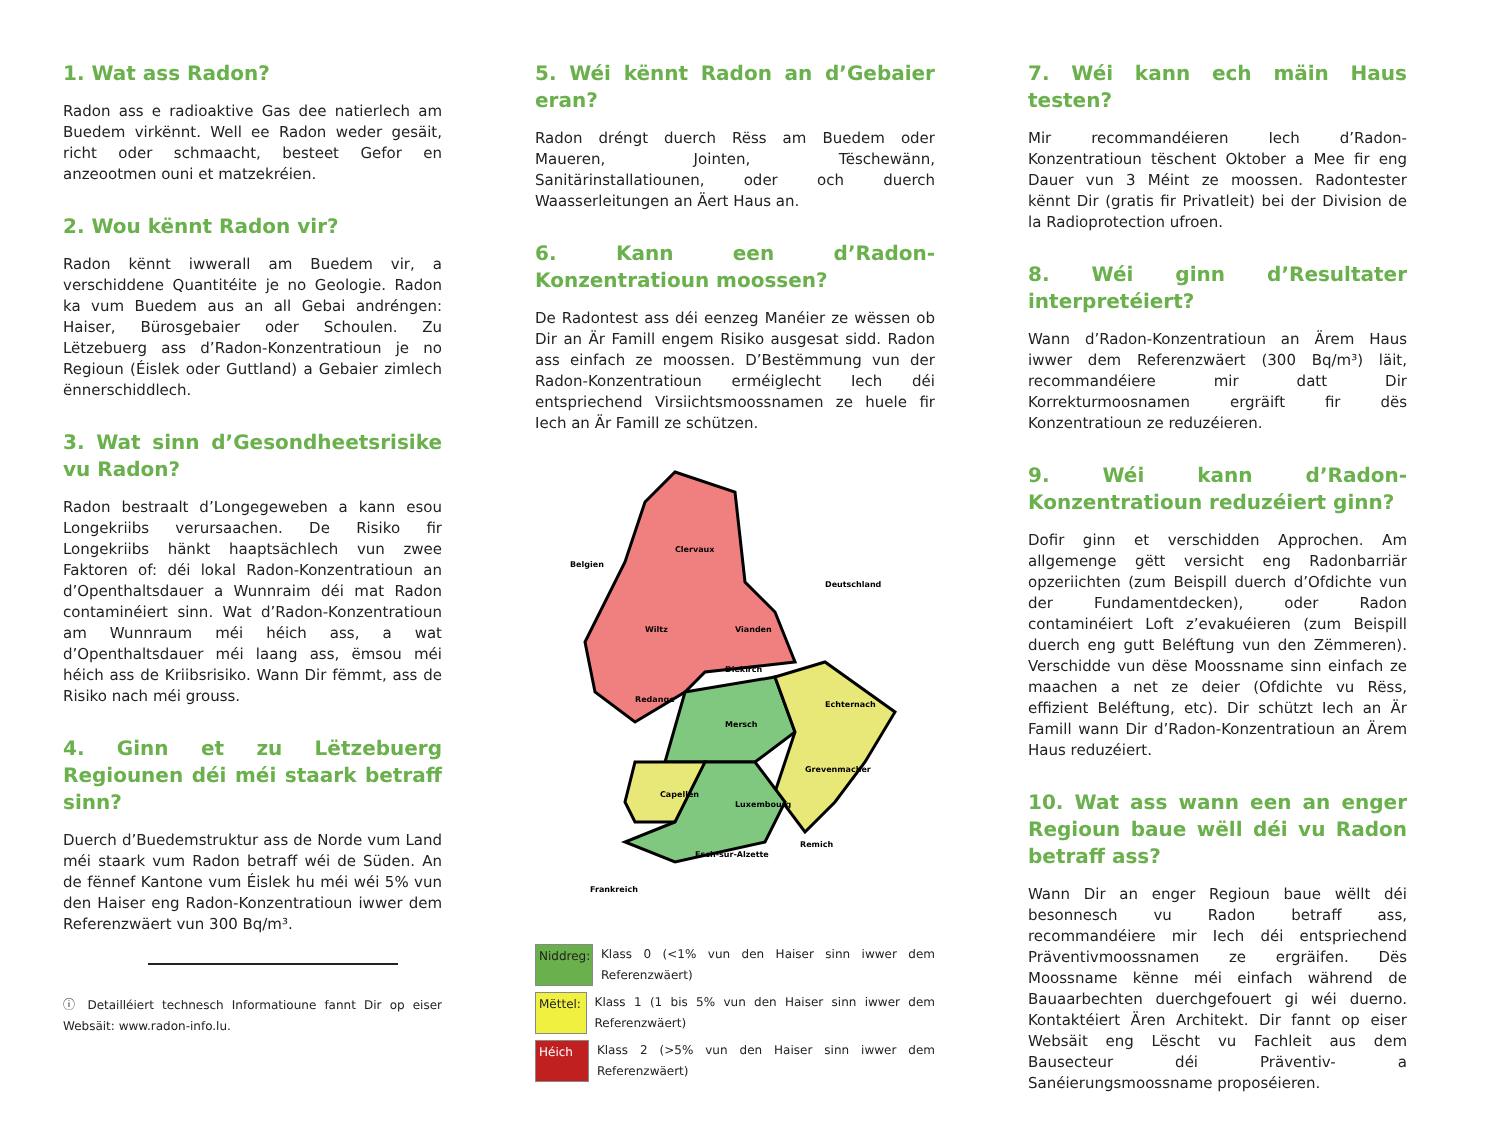1. Wat ass Radon?
Radon ass e radioaktive Gas dee natierlech am Buedem virkënnt. Well ee Radon weder gesäit, richt oder schmaacht, besteet Gefor en anzeootmen ouni et matzekréien.
2. Wou kënnt Radon vir?
Radon kënnt iwwerall am Buedem vir, a verschiddene Quantitéite je no Geologie. Radon ka vum Buedem aus an all Gebai andréngen: Haiser, Bürosgebaier oder Schoulen. Zu Lëtzebuerg ass d’Radon-Konzentratioun je no Regioun (Éislek oder Guttland) a Gebaier zimlech ënnerschiddlech.
3. Wat sinn d’Gesondheetsrisike vu Radon?
Radon bestraalt d’Longegeweben a kann esou Longekriibs verursaachen. De Risiko fir Longekriibs hänkt haaptsächlech vun zwee Faktoren of: déi lokal Radon-Konzentratioun an d’Openthaltsdauer a Wunnraim déi mat Radon contaminéiert sinn. Wat d’Radon-Konzentratioun am Wunnraum méi héich ass, a wat d’Openthaltsdauer méi laang ass, ëmsou méi héich ass de Kriibsrisiko. Wann Dir fëmmt, ass de Risiko nach méi grouss.
4. Ginn et zu Lëtzebuerg Regiounen déi méi staark betraff sinn?
Duerch d’Buedemstruktur ass de Norde vum Land méi staark vum Radon betraff wéi de Süden. An de fënnef Kantone vum Éislek hu méi wéi 5% vun den Haiser eng Radon-Konzentratioun iwwer dem Referenzwäert vun 300 Bq/m³.
ⓘ Detailléiert technesch Informatioune fannt Dir op eiser Websäit: www.radon-info.lu.
5. Wéi kënnt Radon an d’Gebaier eran?
Radon dréngt duerch Rëss am Buedem oder Maueren, Jointen, Tëschewänn, Sanitärinstallatiounen, oder och duerch Waasserleitungen an Äert Haus an.
6. Kann een d’Radon-Konzentratioun moossen?
De Radontest ass déi eenzeg Manéier ze wëssen ob Dir an Är Famill engem Risiko ausgesat sidd. Radon ass einfach ze moossen. D’Bestëmmung vun der Radon-Konzentratioun erméiglecht Iech déi entspriechend Virsiichtsmoossnamen ze huele fir Iech an Är Famill ze schützen.
Belgien
Deutschland
Frankreich
Clervaux
Wiltz
Vianden
Diekirch
Redange
Echternach
Mersch
Grevenmacher
Capellen
Luxembourg
Remich
Esch-sur-Alzette
Niddreg: Klass 0 (<1% vun den Haiser sinn iwwer dem Referenzwäert)
Mëttel: Klass 1 (1 bis 5% vun den Haiser sinn iwwer dem Referenzwäert)
Héich Klass 2 (>5% vun den Haiser sinn iwwer dem Referenzwäert)
7. Wéi kann ech mäin Haus testen?
Mir recommandéieren Iech d’Radon-Konzentratioun tëschent Oktober a Mee fir eng Dauer vun 3 Méint ze moossen. Radontester kënnt Dir (gratis fir Privatleit) bei der Division de la Radioprotection ufroen.
8. Wéi ginn d’Resultater interpretéiert?
Wann d’Radon-Konzentratioun an Ärem Haus iwwer dem Referenzwäert (300 Bq/m³) läit, recommandéiere mir datt Dir Korrekturmoosnamen ergräift fir dës Konzentratioun ze reduzéieren.
9. Wéi kann d’Radon-Konzentratioun reduzéiert ginn?
Dofir ginn et verschidden Approchen. Am allgemenge gëtt versicht eng Radonbarriär opzeriichten (zum Beispill duerch d’Ofdichte vun der Fundamentdecken), oder Radon contaminéiert Loft z’evakuéieren (zum Beispill duerch eng gutt Beléftung vun den Zëmmeren). Verschidde vun dëse Moossname sinn einfach ze maachen a net ze deier (Ofdichte vu Rëss, effizient Beléftung, etc). Dir schützt Iech an Är Famill wann Dir d’Radon-Konzentratioun an Ärem Haus reduzéiert.
10. Wat ass wann een an enger Regioun baue wëll déi vu Radon betraff ass?
Wann Dir an enger Regioun baue wëllt déi besonnesch vu Radon betraff ass, recommandéiere mir Iech déi entspriechend Präventivmoossnamen ze ergräifen. Dës Moossname kënne méi einfach während de Bauaarbechten duerchgefouert gi wéi duerno. Kontaktéiert Ären Architekt. Dir fannt op eiser Websäit eng Lëscht vu Fachleit aus dem Bausecteur déi Präventiv- a Sanéierungsmoossname proposéieren.